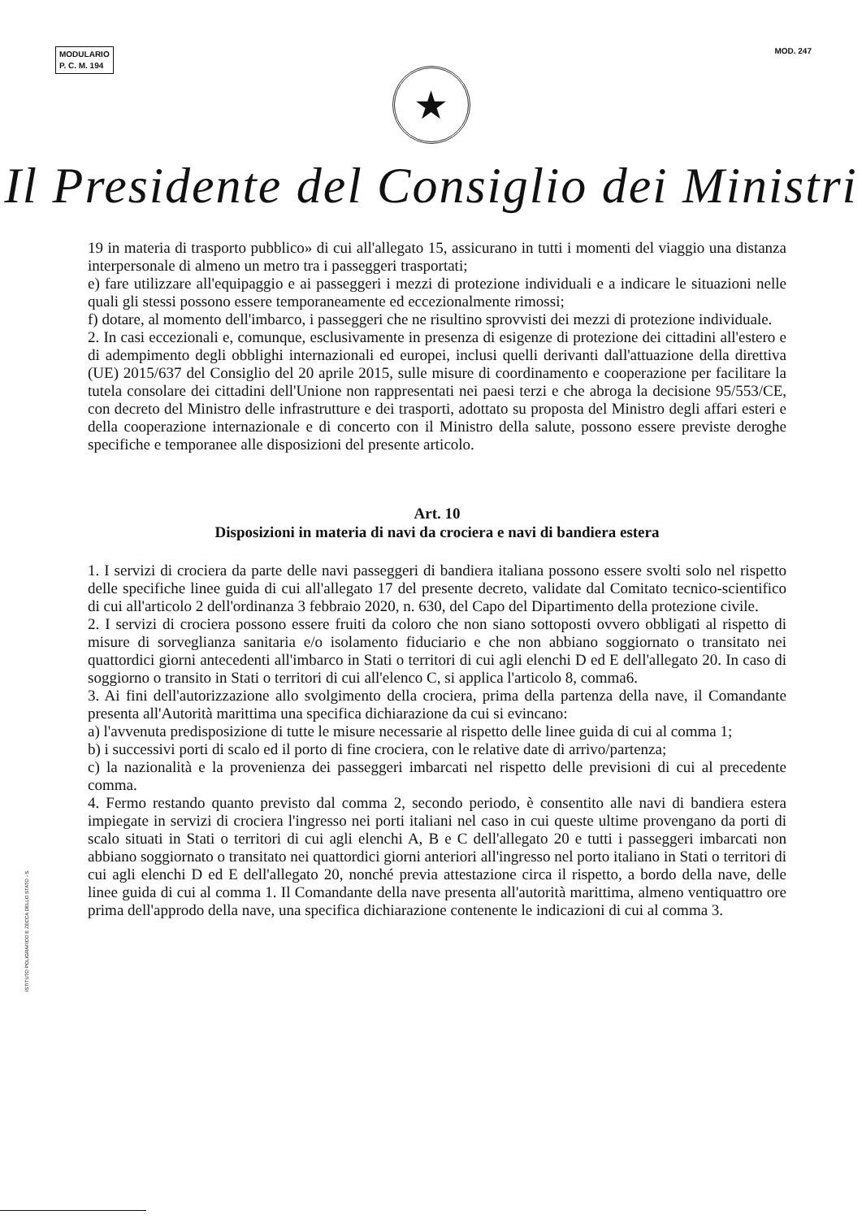MODULARIO
P. C. M. 194
MOD. 247
★
Il Presidente del Consiglio dei Ministri
19 in materia di trasporto pubblico» di cui all'allegato 15, assicurano in tutti i momenti del viaggio una distanza interpersonale di almeno un metro tra i passeggeri trasportati;
e) fare utilizzare all'equipaggio e ai passeggeri i mezzi di protezione individuali e a indicare le situazioni nelle quali gli stessi possono essere temporaneamente ed eccezionalmente rimossi;
f) dotare, al momento dell'imbarco, i passeggeri che ne risultino sprovvisti dei mezzi di protezione individuale.
2. In casi eccezionali e, comunque, esclusivamente in presenza di esigenze di protezione dei cittadini all'estero e di adempimento degli obblighi internazionali ed europei, inclusi quelli derivanti dall'attuazione della direttiva (UE) 2015/637 del Consiglio del 20 aprile 2015, sulle misure di coordinamento e cooperazione per facilitare la tutela consolare dei cittadini dell'Unione non rappresentati nei paesi terzi e che abroga la decisione 95/553/CE, con decreto del Ministro delle infrastrutture e dei trasporti, adottato su proposta del Ministro degli affari esteri e della cooperazione internazionale e di concerto con il Ministro della salute, possono essere previste deroghe specifiche e temporanee alle disposizioni del presente articolo.
Art. 10
Disposizioni in materia di navi da crociera e navi di bandiera estera
1. I servizi di crociera da parte delle navi passeggeri di bandiera italiana possono essere svolti solo nel rispetto delle specifiche linee guida di cui all'allegato 17 del presente decreto, validate dal Comitato tecnico-scientifico di cui all'articolo 2 dell'ordinanza 3 febbraio 2020, n. 630, del Capo del Dipartimento della protezione civile.
2. I servizi di crociera possono essere fruiti da coloro che non siano sottoposti ovvero obbligati al rispetto di misure di sorveglianza sanitaria e/o isolamento fiduciario e che non abbiano soggiornato o transitato nei quattordici giorni antecedenti all'imbarco in Stati o territori di cui agli elenchi D ed E dell'allegato 20. In caso di soggiorno o transito in Stati o territori di cui all'elenco C, si applica l'articolo 8, comma6.
3. Ai fini dell'autorizzazione allo svolgimento della crociera, prima della partenza della nave, il Comandante presenta all'Autorità marittima una specifica dichiarazione da cui si evincano:
a) l'avvenuta predisposizione di tutte le misure necessarie al rispetto delle linee guida di cui al comma 1;
b) i successivi porti di scalo ed il porto di fine crociera, con le relative date di arrivo/partenza;
c) la nazionalità e la provenienza dei passeggeri imbarcati nel rispetto delle previsioni di cui al precedente comma.
4. Fermo restando quanto previsto dal comma 2, secondo periodo, è consentito alle navi di bandiera estera impiegate in servizi di crociera l'ingresso nei porti italiani nel caso in cui queste ultime provengano da porti di scalo situati in Stati o territori di cui agli elenchi A, B e C dell'allegato 20 e tutti i passeggeri imbarcati non abbiano soggiornato o transitato nei quattordici giorni anteriori all'ingresso nel porto italiano in Stati o territori di cui agli elenchi D ed E dell'allegato 20, nonché previa attestazione circa il rispetto, a bordo della nave, delle linee guida di cui al comma 1. Il Comandante della nave presenta all'autorità marittima, almeno ventiquattro ore prima dell'approdo della nave, una specifica dichiarazione contenente le indicazioni di cui al comma 3.
ISTITUTO POLIGRAFICO E ZECCA DELLO STATO - S.